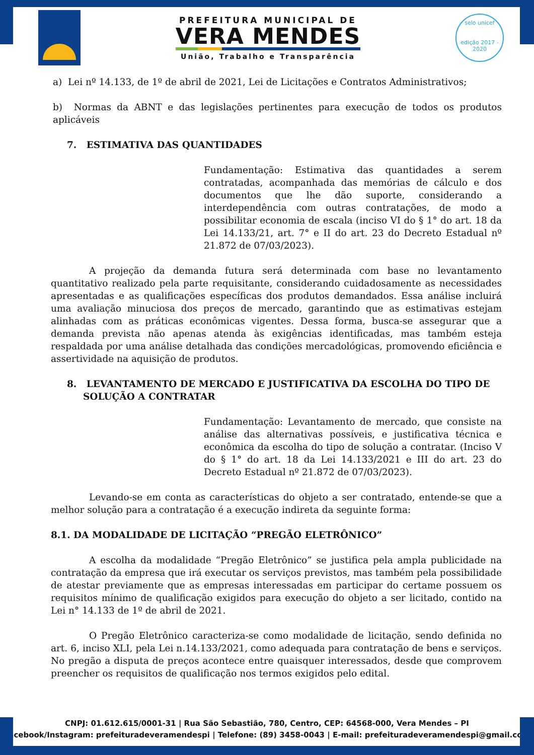PREFEITURA MUNICIPAL DE
VERA MENDES
União, Trabalho e Transparência
selo unicef
edição 2017 - 2020
a) Lei nº 14.133, de 1º de abril de 2021, Lei de Licitações e Contratos Administrativos;
b) Normas da ABNT e das legislações pertinentes para execução de todos os produtos aplicáveis
7. ESTIMATIVA DAS QUANTIDADES
Fundamentação: Estimativa das quantidades a serem contratadas, acompanhada das memórias de cálculo e dos documentos que lhe dão suporte, considerando a interdependência com outras contratações, de modo a possibilitar economia de escala (inciso VI do § 1° do art. 18 da Lei 14.133/21, art. 7° e II do art. 23 do Decreto Estadual nº 21.872 de 07/03/2023).
A projeção da demanda futura será determinada com base no levantamento quantitativo realizado pela parte requisitante, considerando cuidadosamente as necessidades apresentadas e as qualificações específicas dos produtos demandados. Essa análise incluirá uma avaliação minuciosa dos preços de mercado, garantindo que as estimativas estejam alinhadas com as práticas econômicas vigentes. Dessa forma, busca-se assegurar que a demanda prevista não apenas atenda às exigências identificadas, mas também esteja respaldada por uma análise detalhada das condições mercadológicas, promovendo eficiência e assertividade na aquisição de produtos.
8. LEVANTAMENTO DE MERCADO E JUSTIFICATIVA DA ESCOLHA DO TIPO DE SOLUÇÃO A CONTRATAR
Fundamentação: Levantamento de mercado, que consiste na análise das alternativas possíveis, e justificativa técnica e econômica da escolha do tipo de solução a contratar. (Inciso V do § 1° do art. 18 da Lei 14.133/2021 e III do art. 23 do Decreto Estadual nº 21.872 de 07/03/2023).
Levando-se em conta as características do objeto a ser contratado, entende-se que a melhor solução para a contratação é a execução indireta da seguinte forma:
8.1. DA MODALIDADE DE LICITAÇÃO “PREGÃO ELETRÔNICO”
A escolha da modalidade “Pregão Eletrônico” se justifica pela ampla publicidade na contratação da empresa que irá executar os serviços previstos, mas também pela possibilidade de atestar previamente que as empresas interessadas em participar do certame possuem os requisitos mínimo de qualificação exigidos para execução do objeto a ser licitado, contido na Lei n° 14.133 de 1º de abril de 2021.
O Pregão Eletrônico caracteriza-se como modalidade de licitação, sendo definida no art. 6, inciso XLI, pela Lei n.14.133/2021, como adequada para contratação de bens e serviços. No pregão a disputa de preços acontece entre quaisquer interessados, desde que comprovem preencher os requisitos de qualificação nos termos exigidos pelo edital.
CNPJ: 01.612.615/0001-31 | Rua São Sebastião, 780, Centro, CEP: 64568-000, Vera Mendes – PI
Facebook/Instagram: prefeituradeveramendespi | Telefone: (89) 3458-0043 | E-mail: prefeituradeveramendespi@gmail.com